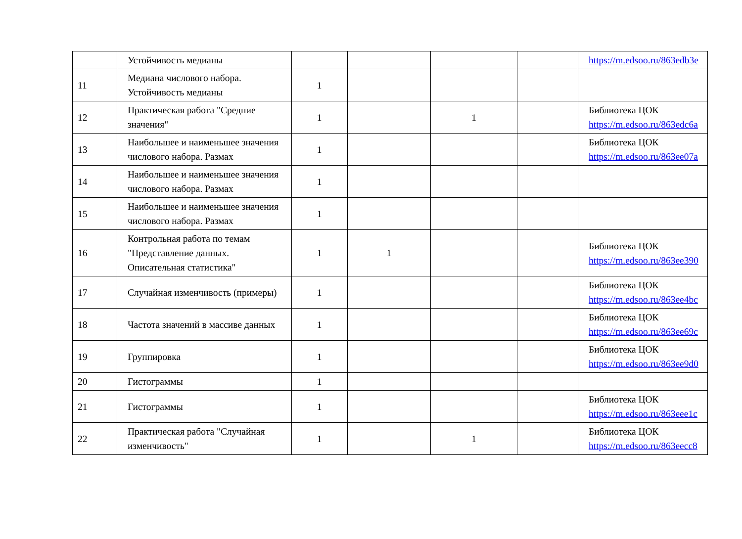| | Устойчивость медианы | | | | | https://m.edsoo.ru/863edb3e |
| 11 | Медиана числового набора. Устойчивость медианы | 1 | | | | |
| 12 | Практическая работа "Средние значения" | 1 | | 1 | | Библиотека ЦОК https://m.edsoo.ru/863edc6a |
| 13 | Наибольшее и наименьшее значения числового набора. Размах | 1 | | | | Библиотека ЦОК https://m.edsoo.ru/863ee07a |
| 14 | Наибольшее и наименьшее значения числового набора. Размах | 1 | | | | |
| 15 | Наибольшее и наименьшее значения числового набора. Размах | 1 | | | | |
| 16 | Контрольная работа по темам "Представление данных. Описательная статистика" | 1 | 1 | | | Библиотека ЦОК https://m.edsoo.ru/863ee390 |
| 17 | Случайная изменчивость (примеры) | 1 | | | | Библиотека ЦОК https://m.edsoo.ru/863ee4bc |
| 18 | Частота значений в массиве данных | 1 | | | | Библиотека ЦОК https://m.edsoo.ru/863ee69c |
| 19 | Группировка | 1 | | | | Библиотека ЦОК https://m.edsoo.ru/863ee9d0 |
| 20 | Гистограммы | 1 | | | | |
| 21 | Гистограммы | 1 | | | | Библиотека ЦОК https://m.edsoo.ru/863eee1c |
| 22 | Практическая работа "Случайная изменчивость" | 1 | | 1 | | Библиотека ЦОК https://m.edsoo.ru/863eecc8 |